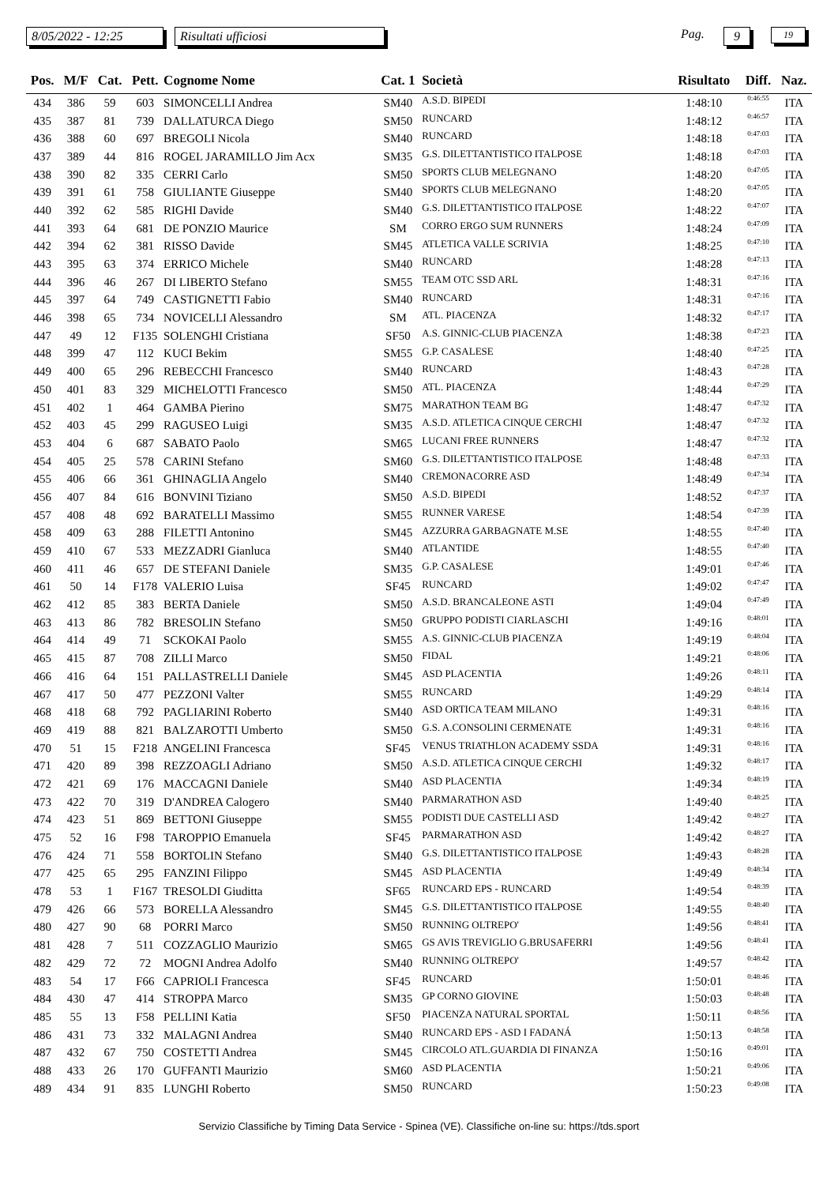8/05/2022 - 12:25
Risultati ufficiosi Pag. 9 19
| Pos. | M/F | Cat. | Pett. | Cognome Nome | Cat. 1 | Società | Risultato | Diff. | Naz. |
| --- | --- | --- | --- | --- | --- | --- | --- | --- | --- |
| 434 | 386 | 59 | 603 | SIMONCELLI Andrea | SM40 | A.S.D. BIPEDI | 1:48:10 | 0:46:55 | ITA |
| 435 | 387 | 81 | 739 | DALLATURCA Diego | SM50 | RUNCARD | 1:48:12 | 0:46:57 | ITA |
| 436 | 388 | 60 | 697 | BREGOLI Nicola | SM40 | RUNCARD | 1:48:18 | 0:47:03 | ITA |
| 437 | 389 | 44 | 816 | ROGEL JARAMILLO Jim Acx | SM35 | G.S. DILETTANTISTICO ITALPOSE | 1:48:18 | 0:47:03 | ITA |
| 438 | 390 | 82 | 335 | CERRI Carlo | SM50 | SPORTS CLUB MELEGNANO | 1:48:20 | 0:47:05 | ITA |
| 439 | 391 | 61 | 758 | GIULIANTE Giuseppe | SM40 | SPORTS CLUB MELEGNANO | 1:48:20 | 0:47:05 | ITA |
| 440 | 392 | 62 | 585 | RIGHI Davide | SM40 | G.S. DILETTANTISTICO ITALPOSE | 1:48:22 | 0:47:07 | ITA |
| 441 | 393 | 64 | 681 | DE PONZIO Maurice | SM | CORRO ERGO SUM RUNNERS | 1:48:24 | 0:47:09 | ITA |
| 442 | 394 | 62 | 381 | RISSO Davide | SM45 | ATLETICA VALLE SCRIVIA | 1:48:25 | 0:47:10 | ITA |
| 443 | 395 | 63 | 374 | ERRICO Michele | SM40 | RUNCARD | 1:48:28 | 0:47:13 | ITA |
| 444 | 396 | 46 | 267 | DI LIBERTO Stefano | SM55 | TEAM OTC SSD ARL | 1:48:31 | 0:47:16 | ITA |
| 445 | 397 | 64 | 749 | CASTIGNETTI Fabio | SM40 | RUNCARD | 1:48:31 | 0:47:16 | ITA |
| 446 | 398 | 65 | 734 | NOVICELLI Alessandro | SM | ATL. PIACENZA | 1:48:32 | 0:47:17 | ITA |
| 447 | 49 | 12 | F135 | SOLENGHI Cristiana | SF50 | A.S. GINNIC-CLUB PIACENZA | 1:48:38 | 0:47:23 | ITA |
| 448 | 399 | 47 | 112 | KUCI Bekim | SM55 | G.P. CASALESE | 1:48:40 | 0:47:25 | ITA |
| 449 | 400 | 65 | 296 | REBECCHI Francesco | SM40 | RUNCARD | 1:48:43 | 0:47:28 | ITA |
| 450 | 401 | 83 | 329 | MICHELOTTI Francesco | SM50 | ATL. PIACENZA | 1:48:44 | 0:47:29 | ITA |
| 451 | 402 | 1 | 464 | GAMBA Pierino | SM75 | MARATHON TEAM BG | 1:48:47 | 0:47:32 | ITA |
| 452 | 403 | 45 | 299 | RAGUSEO Luigi | SM35 | A.S.D. ATLETICA CINQUE CERCHI | 1:48:47 | 0:47:32 | ITA |
| 453 | 404 | 6 | 687 | SABATO Paolo | SM65 | LUCANI FREE RUNNERS | 1:48:47 | 0:47:32 | ITA |
| 454 | 405 | 25 | 578 | CARINI Stefano | SM60 | G.S. DILETTANTISTICO ITALPOSE | 1:48:48 | 0:47:33 | ITA |
| 455 | 406 | 66 | 361 | GHINAGLIA Angelo | SM40 | CREMONACORRE ASD | 1:48:49 | 0:47:34 | ITA |
| 456 | 407 | 84 | 616 | BONVINI Tiziano | SM50 | A.S.D. BIPEDI | 1:48:52 | 0:47:37 | ITA |
| 457 | 408 | 48 | 692 | BARATELLI Massimo | SM55 | RUNNER VARESE | 1:48:54 | 0:47:39 | ITA |
| 458 | 409 | 63 | 288 | FILETTI Antonino | SM45 | AZZURRA GARBAGNATE M.SE | 1:48:55 | 0:47:40 | ITA |
| 459 | 410 | 67 | 533 | MEZZADRI Gianluca | SM40 | ATLANTIDE | 1:48:55 | 0:47:40 | ITA |
| 460 | 411 | 46 | 657 | DE STEFANI Daniele | SM35 | G.P. CASALESE | 1:49:01 | 0:47:46 | ITA |
| 461 | 50 | 14 | F178 | VALERIO Luisa | SF45 | RUNCARD | 1:49:02 | 0:47:47 | ITA |
| 462 | 412 | 85 | 383 | BERTA Daniele | SM50 | A.S.D. BRANCALEONE ASTI | 1:49:04 | 0:47:49 | ITA |
| 463 | 413 | 86 | 782 | BRESOLIN Stefano | SM50 | GRUPPO PODISTI CIARLASCHI | 1:49:16 | 0:48:01 | ITA |
| 464 | 414 | 49 | 71 | SCKOKAI Paolo | SM55 | A.S. GINNIC-CLUB PIACENZA | 1:49:19 | 0:48:04 | ITA |
| 465 | 415 | 87 | 708 | ZILLI Marco | SM50 | FIDAL | 1:49:21 | 0:48:06 | ITA |
| 466 | 416 | 64 | 151 | PALLASTRELLI Daniele | SM45 | ASD PLACENTIA | 1:49:26 | 0:48:11 | ITA |
| 467 | 417 | 50 | 477 | PEZZONI Valter | SM55 | RUNCARD | 1:49:29 | 0:48:14 | ITA |
| 468 | 418 | 68 | 792 | PAGLIARINI Roberto | SM40 | ASD ORTICA TEAM MILANO | 1:49:31 | 0:48:16 | ITA |
| 469 | 419 | 88 | 821 | BALZAROTTI Umberto | SM50 | G.S. A.CONSOLINI CERMENATE | 1:49:31 | 0:48:16 | ITA |
| 470 | 51 | 15 | F218 | ANGELINI Francesca | SF45 | VENUS TRIATHLON ACADEMY SSDA | 1:49:31 | 0:48:16 | ITA |
| 471 | 420 | 89 | 398 | REZZOAGLI Adriano | SM50 | A.S.D. ATLETICA CINQUE CERCHI | 1:49:32 | 0:48:17 | ITA |
| 472 | 421 | 69 | 176 | MACCAGNI Daniele | SM40 | ASD PLACENTIA | 1:49:34 | 0:48:19 | ITA |
| 473 | 422 | 70 | 319 | D'ANDREA Calogero | SM40 | PARMARATHON ASD | 1:49:40 | 0:48:25 | ITA |
| 474 | 423 | 51 | 869 | BETTONI Giuseppe | SM55 | PODISTI DUE CASTELLI ASD | 1:49:42 | 0:48:27 | ITA |
| 475 | 52 | 16 | F98 | TAROPPIO Emanuela | SF45 | PARMARATHON ASD | 1:49:42 | 0:48:27 | ITA |
| 476 | 424 | 71 | 558 | BORTOLIN Stefano | SM40 | G.S. DILETTANTISTICO ITALPOSE | 1:49:43 | 0:48:28 | ITA |
| 477 | 425 | 65 | 295 | FANZINI Filippo | SM45 | ASD PLACENTIA | 1:49:49 | 0:48:34 | ITA |
| 478 | 53 | 1 | F167 | TRESOLDI Giuditta | SF65 | RUNCARD EPS - RUNCARD | 1:49:54 | 0:48:39 | ITA |
| 479 | 426 | 66 | 573 | BORELLA Alessandro | SM45 | G.S. DILETTANTISTICO ITALPOSE | 1:49:55 | 0:48:40 | ITA |
| 480 | 427 | 90 | 68 | PORRI Marco | SM50 | RUNNING OLTREPO' | 1:49:56 | 0:48:41 | ITA |
| 481 | 428 | 7 | 511 | COZZAGLIO Maurizio | SM65 | GS AVIS TREVIGLIO G.BRUSAFERRI | 1:49:56 | 0:48:41 | ITA |
| 482 | 429 | 72 | 72 | MOGNI Andrea Adolfo | SM40 | RUNNING OLTREPO' | 1:49:57 | 0:48:42 | ITA |
| 483 | 54 | 17 | F66 | CAPRIOLI Francesca | SF45 | RUNCARD | 1:50:01 | 0:48:46 | ITA |
| 484 | 430 | 47 | 414 | STROPPA Marco | SM35 | GP CORNO GIOVINE | 1:50:03 | 0:48:48 | ITA |
| 485 | 55 | 13 | F58 | PELLINI Katia | SF50 | PIACENZA NATURAL SPORTAL | 1:50:11 | 0:48:56 | ITA |
| 486 | 431 | 73 | 332 | MALAGNI Andrea | SM40 | RUNCARD EPS - ASD I FADANÁ | 1:50:13 | 0:48:58 | ITA |
| 487 | 432 | 67 | 750 | COSTETTI Andrea | SM45 | CIRCOLO ATL.GUARDIA DI FINANZA | 1:50:16 | 0:49:01 | ITA |
| 488 | 433 | 26 | 170 | GUFFANTI Maurizio | SM60 | ASD PLACENTIA | 1:50:21 | 0:49:06 | ITA |
| 489 | 434 | 91 | 835 | LUNGHI Roberto | SM50 | RUNCARD | 1:50:23 | 0:49:08 | ITA |
Servizio Classifiche by Timing Data Service - Spinea (VE). Classifiche on-line su: https://tds.sport